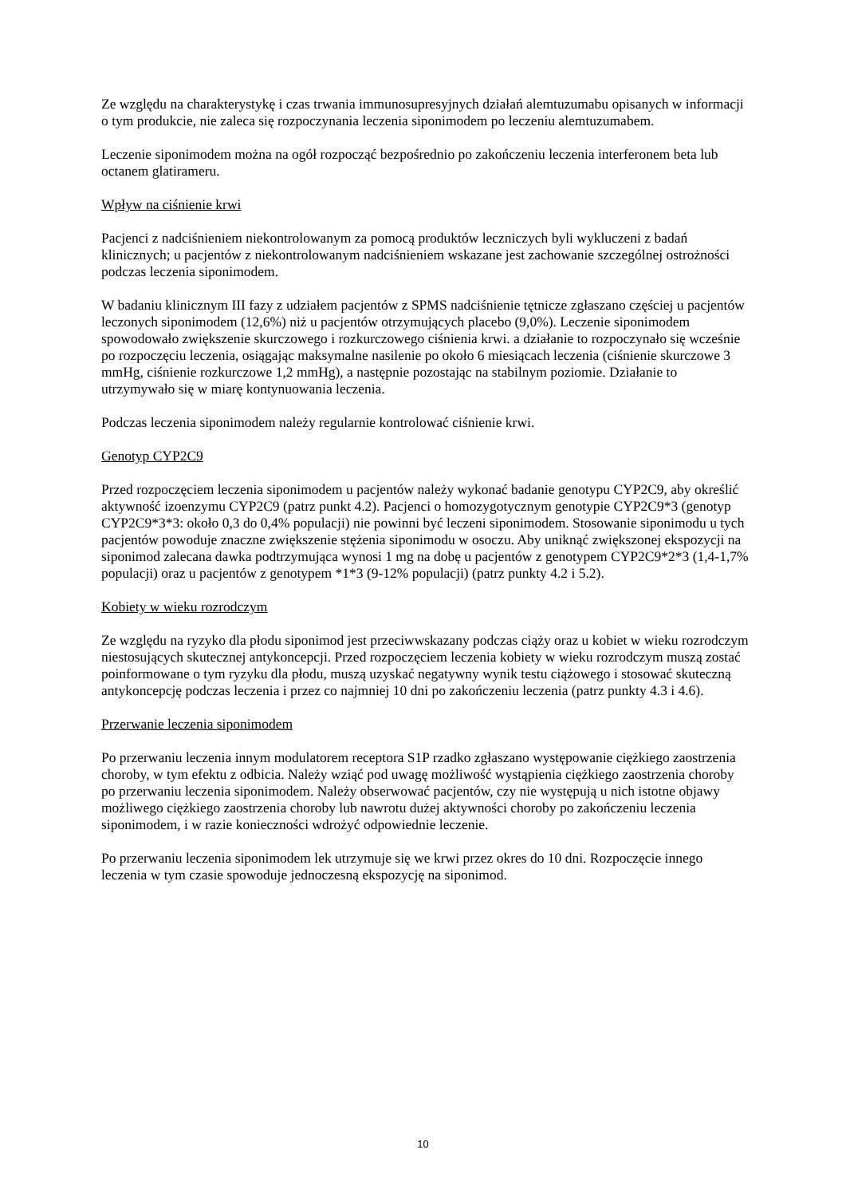Ze względu na charakterystykę i czas trwania immunosupresyjnych działań alemtuzumabu opisanych w informacji o tym produkcie, nie zaleca się rozpoczynania leczenia siponimodem po leczeniu alemtuzumabem.
Leczenie siponimodem można na ogół rozpocząć bezpośrednio po zakończeniu leczenia interferonem beta lub octanem glatirameru.
Wpływ na ciśnienie krwi
Pacjenci z nadciśnieniem niekontrolowanym za pomocą produktów leczniczych byli wykluczeni z badań klinicznych; u pacjentów z niekontrolowanym nadciśnieniem wskazane jest zachowanie szczególnej ostrożności podczas leczenia siponimodem.
W badaniu klinicznym III fazy z udziałem pacjentów z SPMS nadciśnienie tętnicze zgłaszano częściej u pacjentów leczonych siponimodem (12,6%) niż u pacjentów otrzymujących placebo (9,0%). Leczenie siponimodem spowodowało zwiększenie skurczowego i rozkurczowego ciśnienia krwi. a działanie to rozpoczynało się wcześnie po rozpoczęciu leczenia, osiągając maksymalne nasilenie po około 6 miesiącach leczenia (ciśnienie skurczowe 3 mmHg, ciśnienie rozkurczowe 1,2 mmHg), a następnie pozostając na stabilnym poziomie. Działanie to utrzymywało się w miarę kontynuowania leczenia.
Podczas leczenia siponimodem należy regularnie kontrolować ciśnienie krwi.
Genotyp CYP2C9
Przed rozpoczęciem leczenia siponimodem u pacjentów należy wykonać badanie genotypu CYP2C9, aby określić aktywność izoenzymu CYP2C9 (patrz punkt 4.2). Pacjenci o homozygotycznym genotypie CYP2C9*3 (genotyp CYP2C9*3*3: około 0,3 do 0,4% populacji) nie powinni być leczeni siponimodem. Stosowanie siponimodu u tych pacjentów powoduje znaczne zwiększenie stężenia siponimodu w osoczu. Aby uniknąć zwiększonej ekspozycji na siponimod zalecana dawka podtrzymująca wynosi 1 mg na dobę u pacjentów z genotypem CYP2C9*2*3 (1,4-1,7% populacji) oraz u pacjentów z genotypem *1*3 (9-12% populacji) (patrz punkty 4.2 i 5.2).
Kobiety w wieku rozrodczym
Ze względu na ryzyko dla płodu siponimod jest przeciwwskazany podczas ciąży oraz u kobiet w wieku rozrodczym niestosujących skutecznej antykoncepcji. Przed rozpoczęciem leczenia kobiety w wieku rozrodczym muszą zostać poinformowane o tym ryzyku dla płodu, muszą uzyskać negatywny wynik testu ciążowego i stosować skuteczną antykoncepcję podczas leczenia i przez co najmniej 10 dni po zakończeniu leczenia (patrz punkty 4.3 i 4.6).
Przerwanie leczenia siponimodem
Po przerwaniu leczenia innym modulatorem receptora S1P rzadko zgłaszano występowanie ciężkiego zaostrzenia choroby, w tym efektu z odbicia. Należy wziąć pod uwagę możliwość wystąpienia ciężkiego zaostrzenia choroby po przerwaniu leczenia siponimodem. Należy obserwować pacjentów, czy nie występują u nich istotne objawy możliwego ciężkiego zaostrzenia choroby lub nawrotu dużej aktywności choroby po zakończeniu leczenia siponimodem, i w razie konieczności wdrożyć odpowiednie leczenie.
Po przerwaniu leczenia siponimodem lek utrzymuje się we krwi przez okres do 10 dni. Rozpoczęcie innego leczenia w tym czasie spowoduje jednoczesną ekspozycję na siponimod.
10